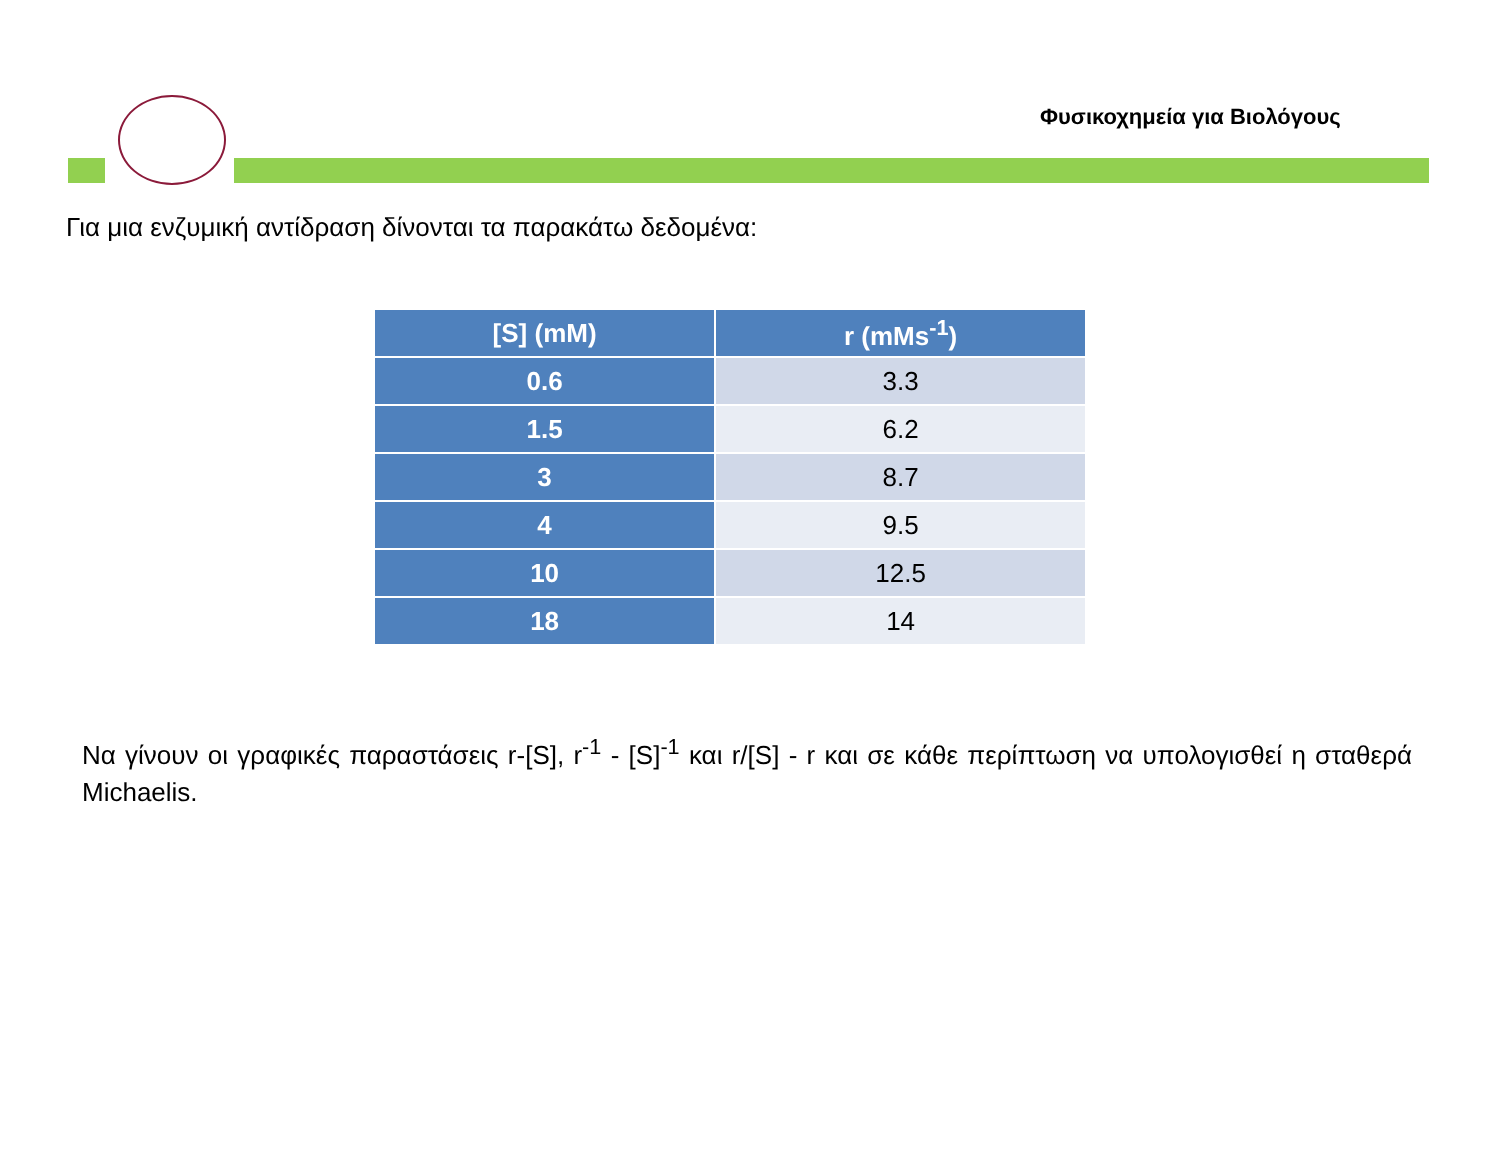Φυσικοχημεία για Βιολόγους
Για μια ενζυμική αντίδραση δίνονται τα παρακάτω δεδομένα:
| [S] (mM) | r (mMs<sup>-1</sup>) |
| --- | --- |
| 0.6 | 3.3 |
| 1.5 | 6.2 |
| 3 | 8.7 |
| 4 | 9.5 |
| 10 | 12.5 |
| 18 | 14 |
Να γίνουν οι γραφικές παραστάσεις r-[S], r<sup>-1</sup> - [S]<sup>-1</sup> και r/[S] - r και σε κάθε περίπτωση να υπολογισθεί η σταθερά Michaelis.